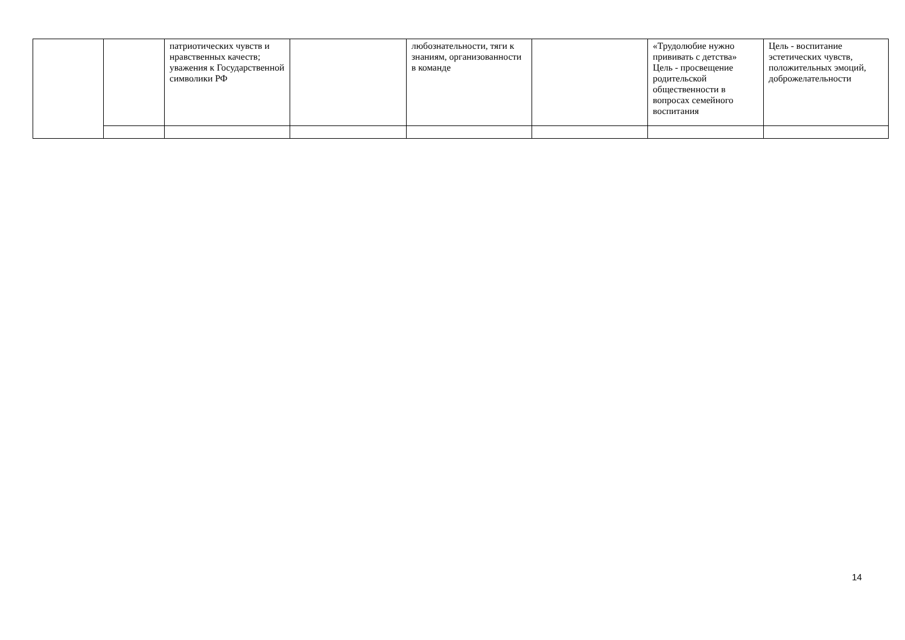| | | патриотических чувств и нравственных качеств; уважения к Государственной символики РФ | | любознательности, тяги к знаниям, организованности в команде | | «Трудолюбие нужно прививать с детства» Цель - просвещение родительской общественности в вопросах семейного воспитания | Цель - воспитание эстетических чувств, положительных эмоций, доброжелательности |
14